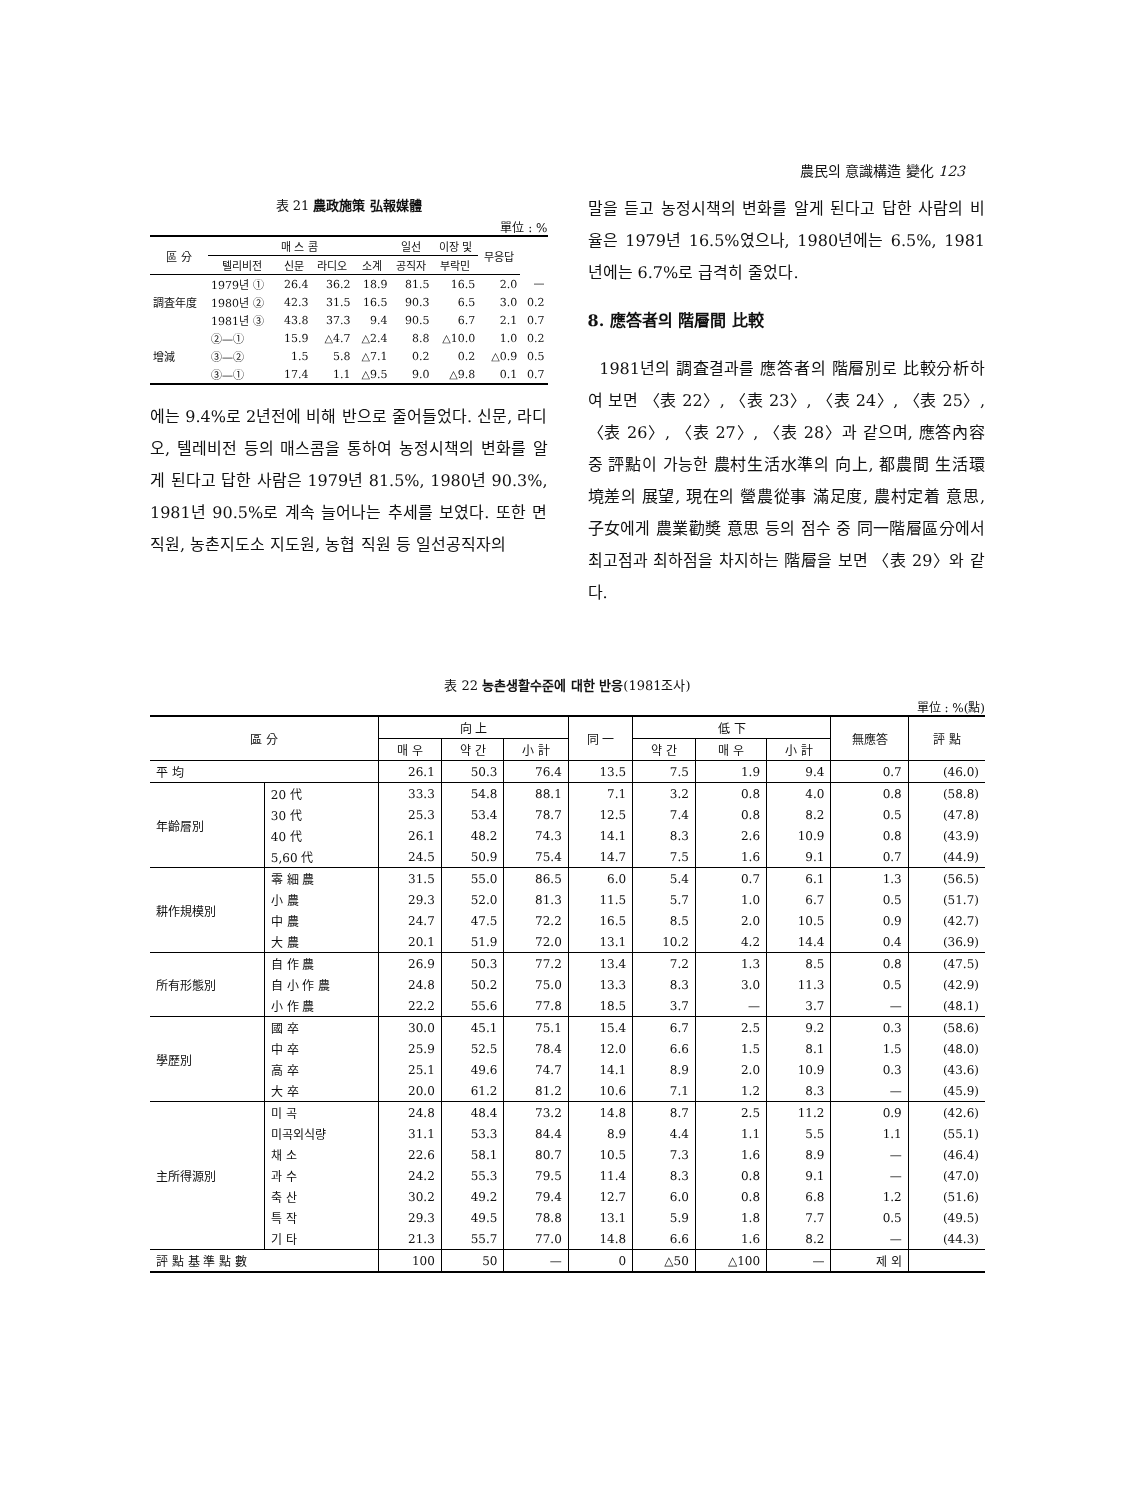農民의 意識構造 變化 123
表 21 農政施策 弘報媒體
單位 : %
| 區 分 | 매 스 콤 | | | | 일선 | 이장 및 | 무응답 | |
| --- | --- | --- | --- | --- | --- | --- | --- | --- |
| | 텔리비전 | 신문 | 라디오 | 소계 | 공직자 | 부락민 | | |
| 調査年度 | 1979년 ① | 26.4 | 36.2 | 18.9 | 81.5 | 16.5 | 2.0 | — |
| | 1980년 ② | 42.3 | 31.5 | 16.5 | 90.3 | 6.5 | 3.0 | 0.2 |
| | 1981년 ③ | 43.8 | 37.3 | 9.4 | 90.5 | 6.7 | 2.1 | 0.7 |
| 增減 | ②—① | 15.9 | △4.7 | △2.4 | 8.8 | △10.0 | 1.0 | 0.2 |
| | ③—② | 1.5 | 5.8 | △7.1 | 0.2 | 0.2 | △0.9 | 0.5 |
| | ③—① | 17.4 | 1.1 | △9.5 | 9.0 | △9.8 | 0.1 | 0.7 |
에는 9.4%로 2년전에 비해 반으로 줄어들었다. 신문, 라디오, 텔레비전 등의 매스콤을 통하여 농정시책의 변화를 알게 된다고 답한 사람은 1979년 81.5%, 1980년 90.3%, 1981년 90.5%로 계속 늘어나는 추세를 보였다. 또한 면직원, 농촌지도소 지도원, 농협 직원 등 일선공직자의
말을 듣고 농정시책의 변화를 알게 된다고 답한 사람의 비율은 1979년 16.5%였으나, 1980년에는 6.5%, 1981년에는 6.7%로 급격히 줄었다.
8. 應答者의 階層間 比較
1981년의 調査결과를 應答者의 階層別로 比較分析하여 보면 〈表 22〉, 〈表 23〉, 〈表 24〉, 〈表 25〉, 〈表 26〉, 〈表 27〉, 〈表 28〉과 같으며, 應答內容 중 評點이 가능한 農村生活水準의 向上, 都農間 生活環境差의 展望, 現在의 營農從事 滿足度, 農村定着 意思, 子女에게 農業勸奬 意思 등의 점수 중 同一階層區分에서 최고점과 최하점을 차지하는 階層을 보면 〈表 29〉와 같다.
表 22 농촌생활수준에 대한 반응(1981조사)
單位 : %(點)
| 區 分 | | 向 上 | | | 同 一 | 低 下 | | | 無應答 | 評 點 |
| --- | --- | --- | --- | --- | --- | --- | --- | --- | --- | --- |
| | | 매 우 | 약 간 | 小 計 | | 약 간 | 매 우 | 小 計 | | |
| 平 均 | | 26.1 | 50.3 | 76.4 | 13.5 | 7.5 | 1.9 | 9.4 | 0.7 | (46.0) |
| 年齡層別 | 20 代 | 33.3 | 54.8 | 88.1 | 7.1 | 3.2 | 0.8 | 4.0 | 0.8 | (58.8) |
| | 30 代 | 25.3 | 53.4 | 78.7 | 12.5 | 7.4 | 0.8 | 8.2 | 0.5 | (47.8) |
| | 40 代 | 26.1 | 48.2 | 74.3 | 14.1 | 8.3 | 2.6 | 10.9 | 0.8 | (43.9) |
| | 5,60 代 | 24.5 | 50.9 | 75.4 | 14.7 | 7.5 | 1.6 | 9.1 | 0.7 | (44.9) |
| 耕作規模別 | 零 細 農 | 31.5 | 55.0 | 86.5 | 6.0 | 5.4 | 0.7 | 6.1 | 1.3 | (56.5) |
| | 小 農 | 29.3 | 52.0 | 81.3 | 11.5 | 5.7 | 1.0 | 6.7 | 0.5 | (51.7) |
| | 中 農 | 24.7 | 47.5 | 72.2 | 16.5 | 8.5 | 2.0 | 10.5 | 0.9 | (42.7) |
| | 大 農 | 20.1 | 51.9 | 72.0 | 13.1 | 10.2 | 4.2 | 14.4 | 0.4 | (36.9) |
| 所有形態別 | 自 作 農 | 26.9 | 50.3 | 77.2 | 13.4 | 7.2 | 1.3 | 8.5 | 0.8 | (47.5) |
| | 自 小 作 農 | 24.8 | 50.2 | 75.0 | 13.3 | 8.3 | 3.0 | 11.3 | 0.5 | (42.9) |
| | 小 作 農 | 22.2 | 55.6 | 77.8 | 18.5 | 3.7 | — | 3.7 | — | (48.1) |
| 學歷別 | 國 卒 | 30.0 | 45.1 | 75.1 | 15.4 | 6.7 | 2.5 | 9.2 | 0.3 | (58.6) |
| | 中 卒 | 25.9 | 52.5 | 78.4 | 12.0 | 6.6 | 1.5 | 8.1 | 1.5 | (48.0) |
| | 高 卒 | 25.1 | 49.6 | 74.7 | 14.1 | 8.9 | 2.0 | 10.9 | 0.3 | (43.6) |
| | 大 卒 | 20.0 | 61.2 | 81.2 | 10.6 | 7.1 | 1.2 | 8.3 | — | (45.9) |
| 主所得源別 | 미 곡 | 24.8 | 48.4 | 73.2 | 14.8 | 8.7 | 2.5 | 11.2 | 0.9 | (42.6) |
| | 미곡외식량 | 31.1 | 53.3 | 84.4 | 8.9 | 4.4 | 1.1 | 5.5 | 1.1 | (55.1) |
| | 채 소 | 22.6 | 58.1 | 80.7 | 10.5 | 7.3 | 1.6 | 8.9 | — | (46.4) |
| | 과 수 | 24.2 | 55.3 | 79.5 | 11.4 | 8.3 | 0.8 | 9.1 | — | (47.0) |
| | 축 산 | 30.2 | 49.2 | 79.4 | 12.7 | 6.0 | 0.8 | 6.8 | 1.2 | (51.6) |
| | 특 작 | 29.3 | 49.5 | 78.8 | 13.1 | 5.9 | 1.8 | 7.7 | 0.5 | (49.5) |
| | 기 타 | 21.3 | 55.7 | 77.0 | 14.8 | 6.6 | 1.6 | 8.2 | — | (44.3) |
| 評 點 基 準 點 數 | | 100 | 50 | — | 0 | △50 | △100 | — | 제 외 | |